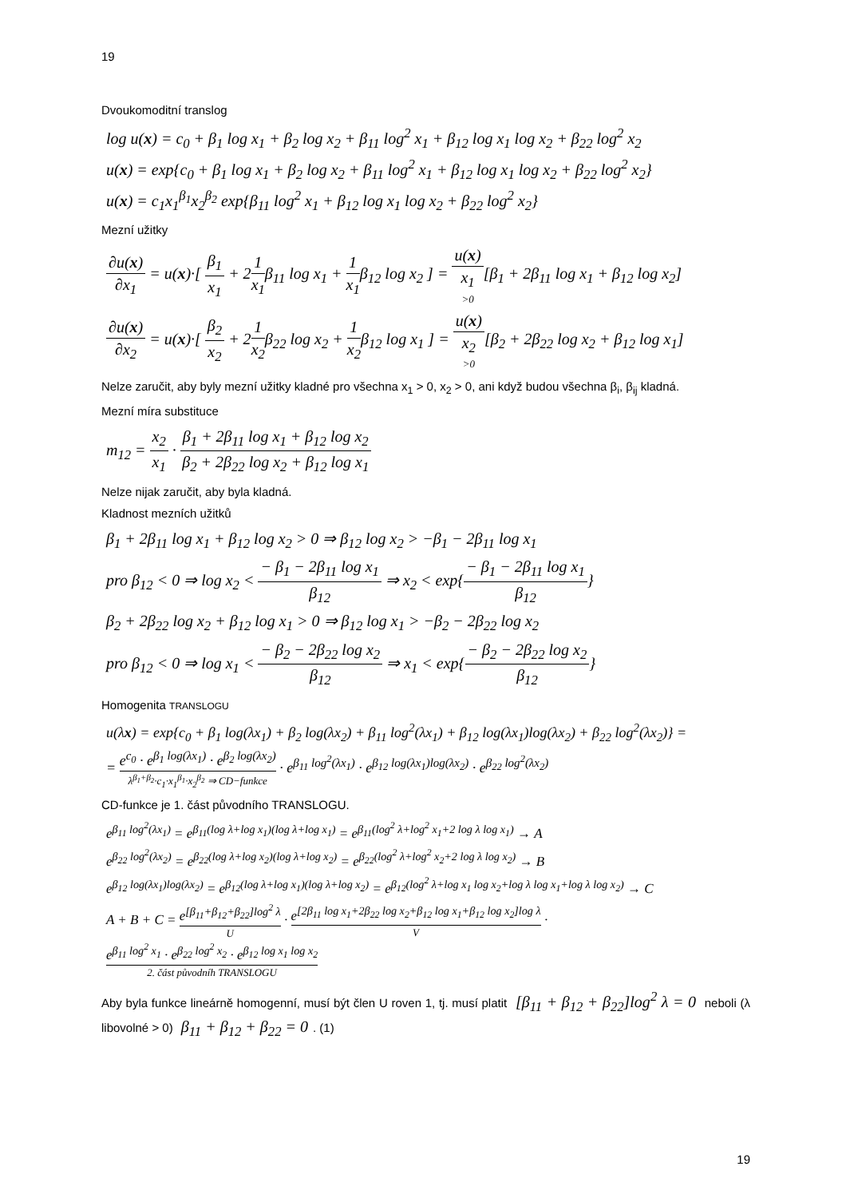19
Dvoukomoditní translog
log u(x) = c<sub>0</sub> + β<sub>1</sub> log x<sub>1</sub> + β<sub>2</sub> log x<sub>2</sub> + β<sub>11</sub> log<sup>2</sup> x<sub>1</sub> + β<sub>12</sub> log x<sub>1</sub> log x<sub>2</sub> + β<sub>22</sub> log<sup>2</sup> x<sub>2</sub>
u(x) = exp{c<sub>0</sub> + β<sub>1</sub> log x<sub>1</sub> + β<sub>2</sub> log x<sub>2</sub> + β<sub>11</sub> log<sup>2</sup> x<sub>1</sub> + β<sub>12</sub> log x<sub>1</sub> log x<sub>2</sub> + β<sub>22</sub> log<sup>2</sup> x<sub>2</sub>}
u(x) = c<sub>1</sub>x<sub>1</sub><sup>β<sub>1</sub></sup>x<sub>2</sub><sup>β<sub>2</sub></sup> exp{β<sub>11</sub> log<sup>2</sup> x<sub>1</sub> + β<sub>12</sub> log x<sub>1</sub> log x<sub>2</sub> + β<sub>22</sub> log<sup>2</sup> x<sub>2</sub>}
Mezní užitky
∂u(x) ∂x<sub>1</sub> = u(x)·[ β<sub>1</sub> x<sub>1</sub> + 21 x<sub>1</sub>β<sub>11</sub> log x<sub>1</sub> + 1 x<sub>1</sub>β<sub>12</sub> log x<sub>2</sub> ] = u(x) x<sub>1</sub> >0[β<sub>1</sub> + 2β<sub>11</sub> log x<sub>1</sub> + β<sub>12</sub> log x<sub>2</sub>]
∂u(x) ∂x<sub>2</sub> = u(x)·[ β<sub>2</sub> x<sub>2</sub> + 21 x<sub>2</sub>β<sub>22</sub> log x<sub>2</sub> + 1 x<sub>2</sub>β<sub>12</sub> log x<sub>1</sub> ] = u(x) x<sub>2</sub> >0[β<sub>2</sub> + 2β<sub>22</sub> log x<sub>2</sub> + β<sub>12</sub> log x<sub>1</sub>]
Nelze zaručit, aby byly mezní užitky kladné pro všechna x<sub>1</sub> > 0, x<sub>2</sub> > 0, ani když budou všechna β<sub>i</sub>, β<sub>ij</sub> kladná.
Mezní míra substituce
m<sub>12</sub> = x<sub>2</sub> x<sub>1</sub> · β<sub>1</sub> + 2β<sub>11</sub> log x<sub>1</sub> + β<sub>12</sub> log x<sub>2</sub> β<sub>2</sub> + 2β<sub>22</sub> log x<sub>2</sub> + β<sub>12</sub> log x<sub>1</sub>
Nelze nijak zaručit, aby byla kladná.
Kladnost mezních užitků
β<sub>1</sub> + 2β<sub>11</sub> log x<sub>1</sub> + β<sub>12</sub> log x<sub>2</sub> > 0 ⇒ β<sub>12</sub> log x<sub>2</sub> > −β<sub>1</sub> − 2β<sub>11</sub> log x<sub>1</sub>
pro β<sub>12</sub> < 0 ⇒ log x<sub>2</sub> < − β<sub>1</sub> − 2β<sub>11</sub> log x<sub>1</sub> β<sub>12</sub> ⇒ x<sub>2</sub> < exp{− β<sub>1</sub> − 2β<sub>11</sub> log x<sub>1</sub> β<sub>12</sub>}
β<sub>2</sub> + 2β<sub>22</sub> log x<sub>2</sub> + β<sub>12</sub> log x<sub>1</sub> > 0 ⇒ β<sub>12</sub> log x<sub>1</sub> > −β<sub>2</sub> − 2β<sub>22</sub> log x<sub>2</sub>
pro β<sub>12</sub> < 0 ⇒ log x<sub>1</sub> < − β<sub>2</sub> − 2β<sub>22</sub> log x<sub>2</sub> β<sub>12</sub> ⇒ x<sub>1</sub> < exp{− β<sub>2</sub> − 2β<sub>22</sub> log x<sub>2</sub> β<sub>12</sub>}
Homogenita TRANSLOGU
u(λx) = exp{c<sub>0</sub> + β<sub>1</sub> log(λx<sub>1</sub>) + β<sub>2</sub> log(λx<sub>2</sub>) + β<sub>11</sub> log<sup>2</sup>(λx<sub>1</sub>) + β<sub>12</sub> log(λx<sub>1</sub>)log(λx<sub>2</sub>) + β<sub>22</sub> log<sup>2</sup>(λx<sub>2</sub>)} =
= e<sup>c<sub>0</sub></sup> · e<sup>β<sub>1</sub> log(λx<sub>1</sub>)</sup> · e<sup>β<sub>2</sub> log(λx<sub>2</sub>)</sup> λ<sup>β<sub>1</sub>+β<sub>2</sub></sup>·c<sub>1</sub>·x<sub>1</sub><sup>β<sub>1</sub></sup>·x<sub>2</sub><sup>β<sub>2</sub></sup> ⇒ CD−funkce · e<sup>β<sub>11</sub> log<sup>2</sup>(λx<sub>1</sub>)</sup> · e<sup>β<sub>12</sub> log(λx<sub>1</sub>)log(λx<sub>2</sub>)</sup> · e<sup>β<sub>22</sub> log<sup>2</sup>(λx<sub>2</sub>)</sup>
CD-funkce je 1. část původního TRANSLOGU.
e<sup>β<sub>11</sub> log<sup>2</sup>(λx<sub>1</sub>)</sup> = e<sup>β<sub>11</sub>(log λ+log x<sub>1</sub>)(log λ+log x<sub>1</sub>)</sup> = e<sup>β<sub>11</sub>(log<sup>2</sup> λ+log<sup>2</sup> x<sub>1</sub>+2 log λ log x<sub>1</sub>)</sup> → A
e<sup>β<sub>22</sub> log<sup>2</sup>(λx<sub>2</sub>)</sup> = e<sup>β<sub>22</sub>(log λ+log x<sub>2</sub>)(log λ+log x<sub>2</sub>)</sup> = e<sup>β<sub>22</sub>(log<sup>2</sup> λ+log<sup>2</sup> x<sub>2</sub>+2 log λ log x<sub>2</sub>)</sup> → B
e<sup>β<sub>12</sub> log(λx<sub>1</sub>)log(λx<sub>2</sub>)</sup> = e<sup>β<sub>12</sub>(log λ+log x<sub>1</sub>)(log λ+log x<sub>2</sub>)</sup> = e<sup>β<sub>12</sub>(log<sup>2</sup> λ+log x<sub>1</sub> log x<sub>2</sub>+log λ log x<sub>1</sub>+log λ log x<sub>2</sub>)</sup> → C
A + B + C = e<sup>[β<sub>11</sub>+β<sub>12</sub>+β<sub>22</sub>]log<sup>2</sup> λ</sup> U · e<sup>[2β<sub>11</sub> log x<sub>1</sub>+2β<sub>22</sub> log x<sub>2</sub>+β<sub>12</sub> log x<sub>1</sub>+β<sub>12</sub> log x<sub>2</sub>]log λ</sup> V · e<sup>β<sub>11</sub> log<sup>2</sup> x<sub>1</sub></sup> · e<sup>β<sub>22</sub> log<sup>2</sup> x<sub>2</sub></sup> · e<sup>β<sub>12</sub> log x<sub>1</sub> log x<sub>2</sub></sup> 2. část původníh TRANSLOGU
Aby byla funkce lineárně homogenní, musí být člen U roven 1, tj. musí platit [β<sub>11</sub> + β<sub>12</sub> + β<sub>22</sub>]log<sup>2</sup> λ = 0 neboli (λ libovolné > 0) β<sub>11</sub> + β<sub>12</sub> + β<sub>22</sub> = 0. (1)
19